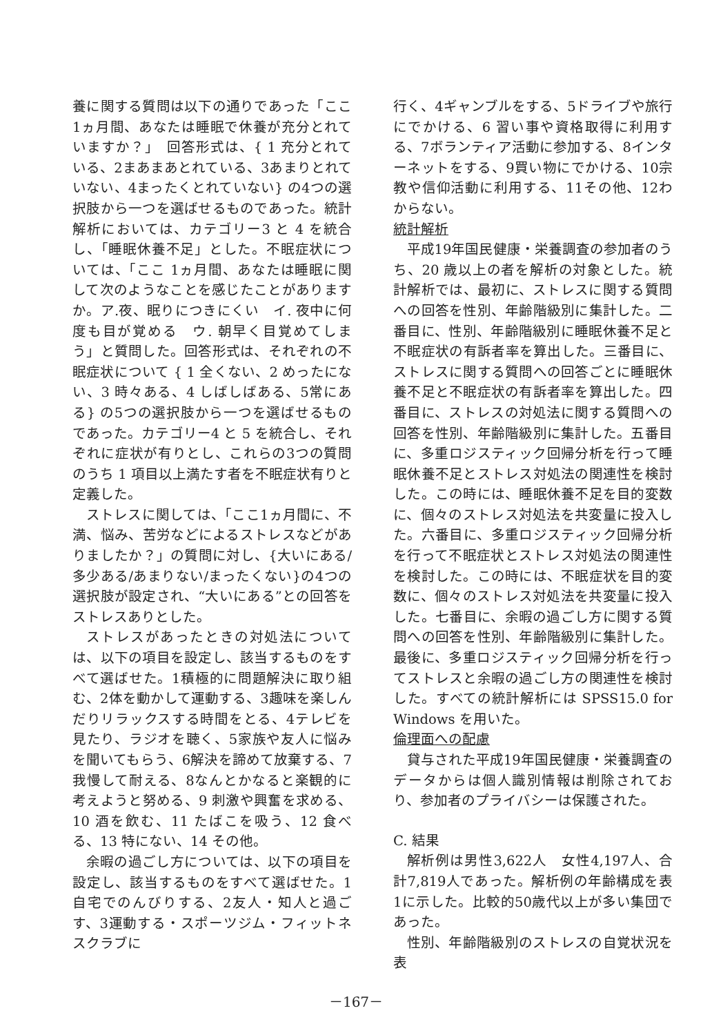養に関する質問は以下の通りであった「ここ1ヵ月間、あなたは睡眠で休養が充分とれていますか？」　回答形式は、{ 1 充分とれている、2まあまあとれている、3あまりとれていない、4まったくとれていない} の4つの選択肢から一つを選ばせるものであった。統計解析においては、カテゴリー3 と 4 を統合し、「睡眠休養不足」とした。不眠症状については、「ここ 1ヵ月間、あなたは睡眠に関して次のようなことを感じたことがありますか。ア.夜、眠りにつきにくい　イ. 夜中に何度も目が覚める　ウ. 朝早く目覚めてしまう」と質問した。回答形式は、それぞれの不眠症状について { 1 全くない、2 めったにない、3 時々ある、4 しばしばある、5常にある} の5つの選択肢から一つを選ばせるものであった。カテゴリー4 と 5 を統合し、それぞれに症状が有りとし、これらの3つの質問のうち 1 項目以上満たす者を不眠症状有りと定義した。
ストレスに関しては、「ここ1ヵ月間に、不満、悩み、苦労などによるストレスなどがありましたか？」の質問に対し、{大いにある/多少ある/あまりない/まったくない}の4つの選択肢が設定され、“大いにある”との回答をストレスありとした。
ストレスがあったときの対処法については、以下の項目を設定し、該当するものをすべて選ばせた。1積極的に問題解決に取り組む、2体を動かして運動する、3趣味を楽しんだりリラックスする時間をとる、4テレビを見たり、ラジオを聴く、5家族や友人に悩みを聞いてもらう、6解決を諦めて放棄する、7我慢して耐える、8なんとかなると楽観的に考えようと努める、9 刺激や興奮を求める、10 酒を飲む、11 たばこを吸う、12 食べる、13 特にない、14 その他。
余暇の過ごし方については、以下の項目を設定し、該当するものをすべて選ばせた。1自宅でのんびりする、2友人・知人と過ごす、3運動する・スポーツジム・フィットネスクラブに
行く、4ギャンブルをする、5ドライブや旅行にでかける、6 習い事や資格取得に利用する、7ボランティア活動に参加する、8インターネットをする、9買い物にでかける、10宗教や信仰活動に利用する、11その他、12わからない。
統計解析
平成19年国民健康・栄養調査の参加者のうち、20 歳以上の者を解析の対象とした。統計解析では、最初に、ストレスに関する質問への回答を性別、年齢階級別に集計した。二番目に、性別、年齢階級別に睡眠休養不足と不眠症状の有訴者率を算出した。三番目に、ストレスに関する質問への回答ごとに睡眠休養不足と不眠症状の有訴者率を算出した。四番目に、ストレスの対処法に関する質問への回答を性別、年齢階級別に集計した。五番目に、多重ロジスティック回帰分析を行って睡眠休養不足とストレス対処法の関連性を検討した。この時には、睡眠休養不足を目的変数に、個々のストレス対処法を共変量に投入した。六番目に、多重ロジスティック回帰分析を行って不眠症状とストレス対処法の関連性を検討した。この時には、不眠症状を目的変数に、個々のストレス対処法を共変量に投入した。七番目に、余暇の過ごし方に関する質問への回答を性別、年齢階級別に集計した。最後に、多重ロジスティック回帰分析を行ってストレスと余暇の過ごし方の関連性を検討した。すべての統計解析には SPSS15.0 for Windows を用いた。
倫理面への配慮
貸与された平成19年国民健康・栄養調査のデータからは個人識別情報は削除されており、参加者のプライバシーは保護された。
C. 結果
解析例は男性3,622人　女性4,197人、合計7,819人であった。解析例の年齢構成を表1に示した。比較的50歳代以上が多い集団であった。
性別、年齢階級別のストレスの自覚状況を表
－167－